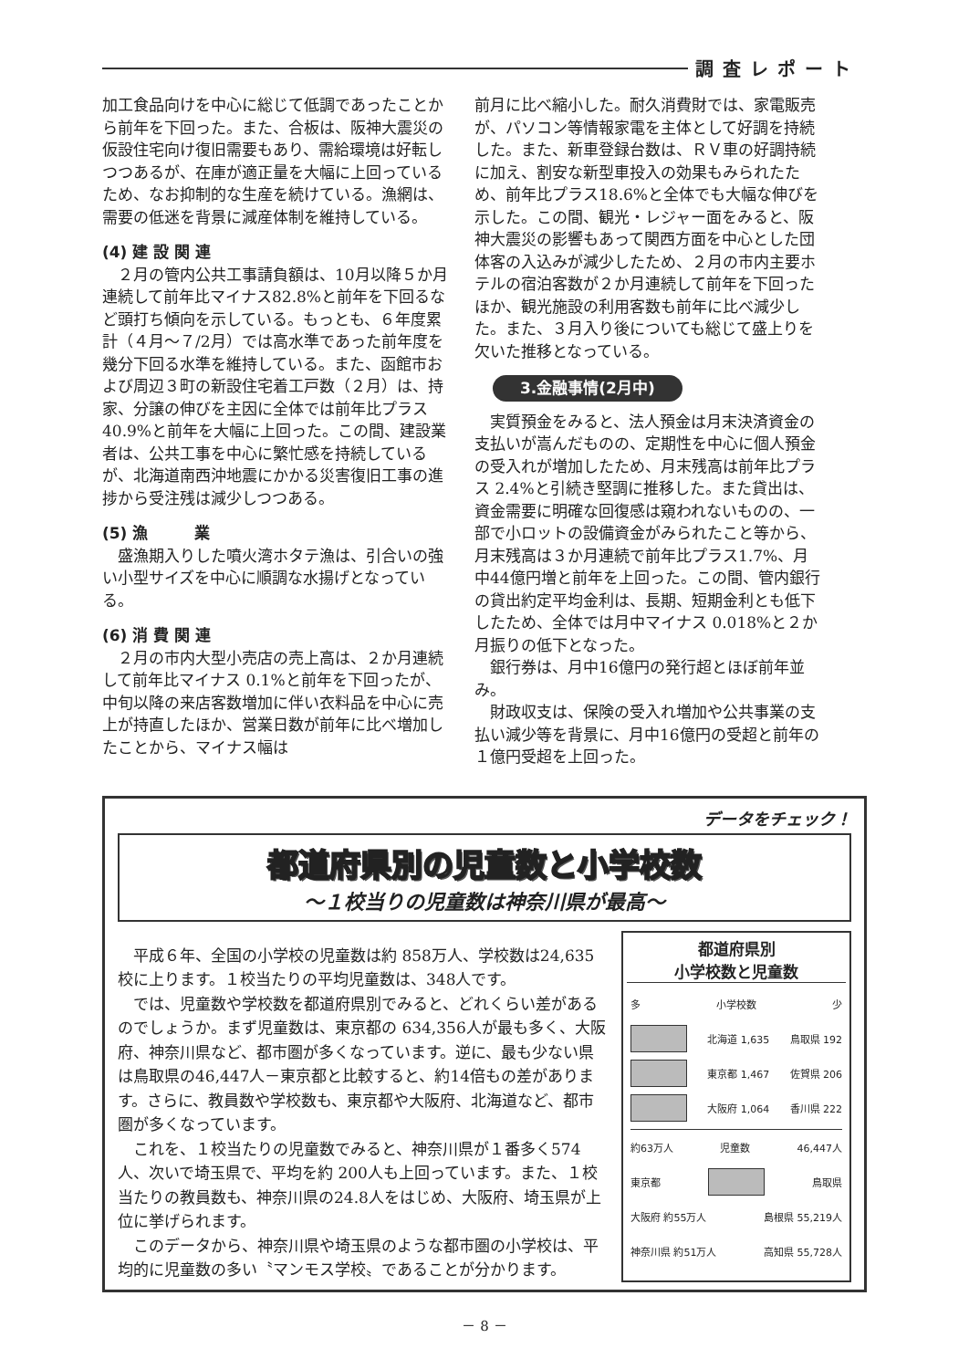調査レポート
加工食品向けを中心に総じて低調であったことから前年を下回った。また、合板は、阪神大震災の仮設住宅向け復旧需要もあり、需給環境は好転しつつあるが、在庫が適正量を大幅に上回っているため、なお抑制的な生産を続けている。漁網は、需要の低迷を背景に減産体制を維持している。
(4) 建 設 関 連
　２月の管内公共工事請負額は、10月以降５か月連続して前年比マイナス82.8%と前年を下回るなど頭打ち傾向を示している。もっとも、６年度累計（４月～７/2月）では高水準であった前年度を幾分下回る水準を維持している。また、函館市および周辺３町の新設住宅着工戸数（２月）は、持家、分譲の伸びを主因に全体では前年比プラス40.9%と前年を大幅に上回った。この間、建設業者は、公共工事を中心に繁忙感を持続しているが、北海道南西沖地震にかかる災害復旧工事の進捗から受注残は減少しつつある。
(5) 漁　　　業
　盛漁期入りした噴火湾ホタテ漁は、引合いの強い小型サイズを中心に順調な水揚げとなっている。
(6) 消 費 関 連
　２月の市内大型小売店の売上高は、２か月連続して前年比マイナス 0.1%と前年を下回ったが、中旬以降の来店客数増加に伴い衣料品を中心に売上が持直したほか、営業日数が前年に比べ増加したことから、マイナス幅は
前月に比べ縮小した。耐久消費財では、家電販売が、パソコン等情報家電を主体として好調を持続した。また、新車登録台数は、ＲＶ車の好調持続に加え、割安な新型車投入の効果もみられたため、前年比プラス18.6%と全体でも大幅な伸びを示した。この間、観光・レジャー面をみると、阪神大震災の影響もあって関西方面を中心とした団体客の入込みが減少したため、２月の市内主要ホテルの宿泊客数が２か月連続して前年を下回ったほか、観光施設の利用客数も前年に比べ減少した。また、３月入り後についても総じて盛上りを欠いた推移となっている。
3.金融事情(2月中)
　実質預金をみると、法人預金は月末決済資金の支払いが嵩んだものの、定期性を中心に個人預金の受入れが増加したため、月末残高は前年比プラス 2.4%と引続き堅調に推移した。また貸出は、資金需要に明確な回復感は窺われないものの、一部で小ロットの設備資金がみられたこと等から、月末残高は３か月連続で前年比プラス1.7%、月中44億円増と前年を上回った。この間、管内銀行の貸出約定平均金利は、長期、短期金利とも低下したため、全体では月中マイナス 0.018%と２か月振りの低下となった。
　銀行券は、月中16億円の発行超とほぼ前年並み。
　財政収支は、保険の受入れ増加や公共事業の支払い減少等を背景に、月中16億円の受超と前年の１億円受超を上回った。
データをチェック！
都道府県別の児童数と小学校数
～１校当りの児童数は神奈川県が最高～
平成６年、全国の小学校の児童数は約 858万人、学校数は24,635校に上ります。１校当たりの平均児童数は、348人です。
では、児童数や学校数を都道府県別でみると、どれくらい差があるのでしょうか。まず児童数は、東京都の 634,356人が最も多く、大阪府、神奈川県など、都市圏が多くなっています。逆に、最も少ない県は鳥取県の46,447人－東京都と比較すると、約14倍もの差があります。さらに、教員数や学校数も、東京都や大阪府、北海道など、都市圏が多くなっています。
これを、１校当たりの児童数でみると、神奈川県が１番多く574人、次いで埼玉県で、平均を約 200人も上回っています。また、１校当たりの教員数も、神奈川県の24.8人をはじめ、大阪府、埼玉県が上位に挙げられます。
このデータから、神奈川県や埼玉県のような都市圏の小学校は、平均的に児童数の多い〝マンモス学校〟であることが分かります。
都道府県別
小学校数と児童数
多 小学校数 少
北海道 1,635 鳥取県 192
東京都 1,467 佐賀県 206
大阪府 1,064 香川県 222
約63万人 児童数 46,447人
東京都 鳥取県
大阪府 約55万人 島根県 55,219人
神奈川県 約51万人 高知県 55,728人
－ 8 －